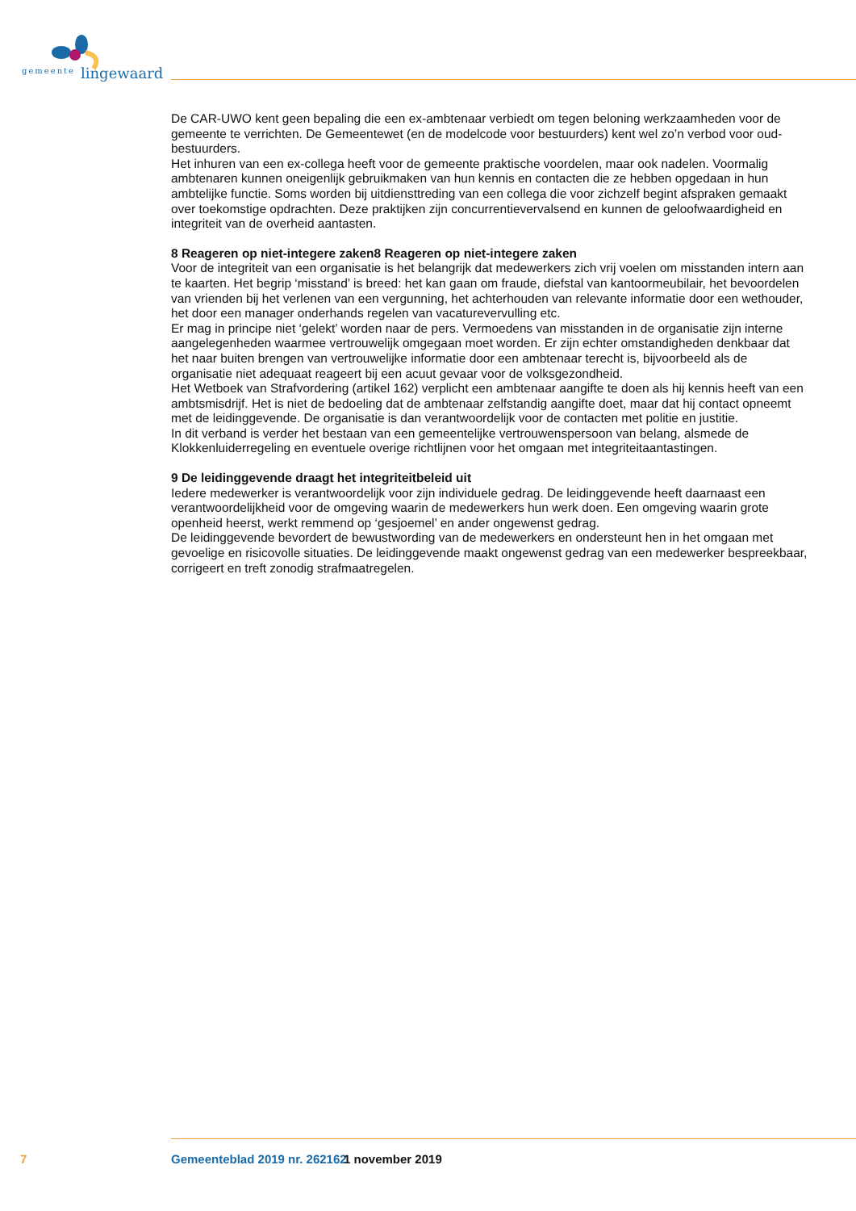gemeente lingewaard
De CAR-UWO kent geen bepaling die een ex-ambtenaar verbiedt om tegen beloning werkzaamheden voor de gemeente te verrichten. De Gemeentewet (en de modelcode voor bestuurders) kent wel zo’n verbod voor oud-bestuurders.
Het inhuren van een ex-collega heeft voor de gemeente praktische voordelen, maar ook nadelen. Voormalig ambtenaren kunnen oneigenlijk gebruikmaken van hun kennis en contacten die ze hebben opgedaan in hun ambtelijke functie. Soms worden bij uitdiensttreding van een collega die voor zichzelf begint afspraken gemaakt over toekomstige opdrachten. Deze praktijken zijn concurrentievervalsend en kunnen de geloofwaardigheid en integriteit van de overheid aantasten.
8 Reageren op niet-integere zaken8 Reageren op niet-integere zaken
Voor de integriteit van een organisatie is het belangrijk dat medewerkers zich vrij voelen om misstanden intern aan te kaarten. Het begrip ‘misstand’ is breed: het kan gaan om fraude, diefstal van kantoormeubilair, het bevoordelen van vrienden bij het verlenen van een vergunning, het achterhouden van relevante informatie door een wethouder, het door een manager onderhands regelen van vacaturevervulling etc.
Er mag in principe niet ‘gelekt’ worden naar de pers. Vermoedens van misstanden in de organisatie zijn interne aangelegenheden waarmee vertrouwelijk omgegaan moet worden. Er zijn echter omstandigheden denkbaar dat het naar buiten brengen van vertrouwelijke informatie door een ambtenaar terecht is, bijvoorbeeld als de organisatie niet adequaat reageert bij een acuut gevaar voor de volksgezondheid.
Het Wetboek van Strafvordering (artikel 162) verplicht een ambtenaar aangifte te doen als hij kennis heeft van een ambtsmisdrijf. Het is niet de bedoeling dat de ambtenaar zelfstandig aangifte doet, maar dat hij contact opneemt met de leidinggevende. De organisatie is dan verantwoordelijk voor de contacten met politie en justitie.
In dit verband is verder het bestaan van een gemeentelijke vertrouwenspersoon van belang, alsmede de Klokkenluiderregeling en eventuele overige richtlijnen voor het omgaan met integriteitaantastingen.
9 De leidinggevende draagt het integriteitbeleid uit
Iedere medewerker is verantwoordelijk voor zijn individuele gedrag. De leidinggevende heeft daarnaast een verantwoordelijkheid voor de omgeving waarin de medewerkers hun werk doen. Een omgeving waarin grote openheid heerst, werkt remmend op ‘gesjoemel’ en ander ongewenst gedrag.
De leidinggevende bevordert de bewustwording van de medewerkers en ondersteunt hen in het omgaan met gevoelige en risicovolle situaties. De leidinggevende maakt ongewenst gedrag van een medewerker bespreekbaar, corrigeert en treft zonodig strafmaatregelen.
7 Gemeenteblad 2019 nr. 262162 1 november 2019